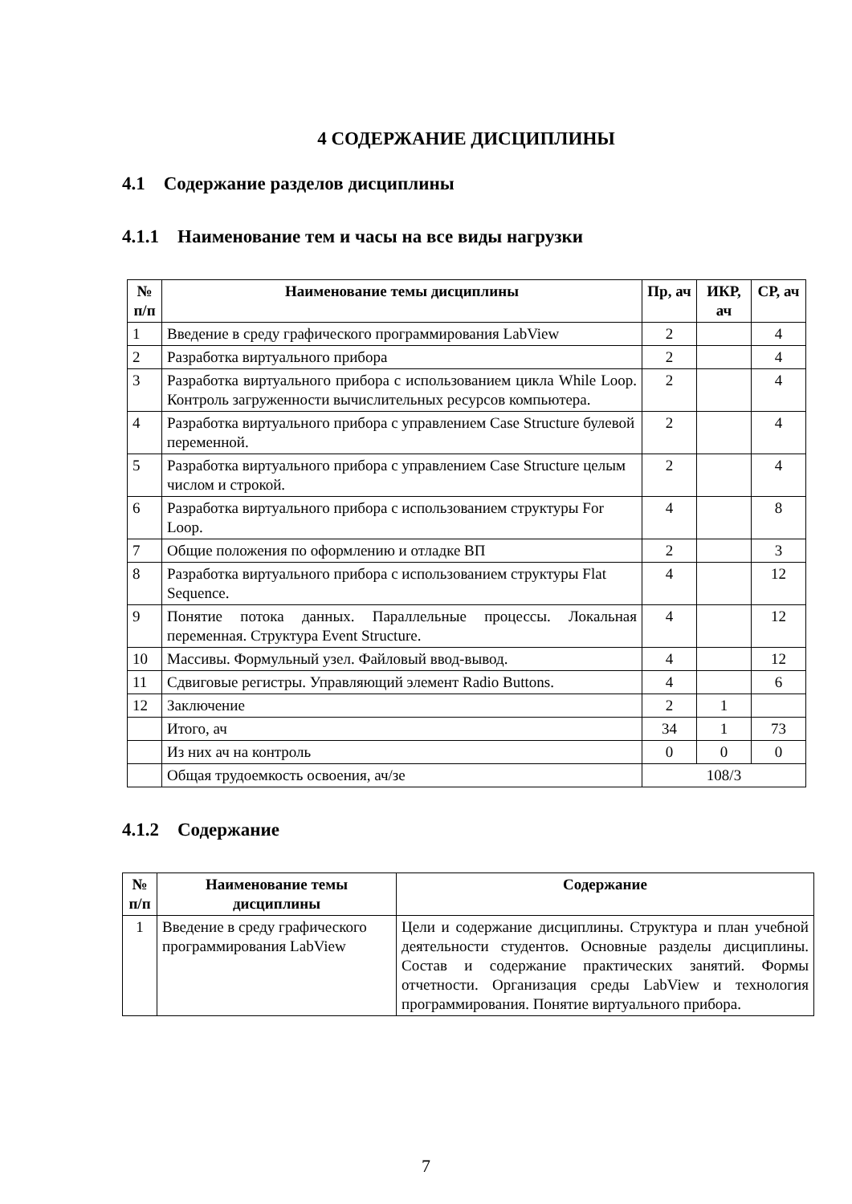4 СОДЕРЖАНИЕ ДИСЦИПЛИНЫ
4.1 Содержание разделов дисциплины
4.1.1 Наименование тем и часы на все виды нагрузки
| № п/п | Наименование темы дисциплины | Пр, ач | ИКР, ач | СР, ач |
| --- | --- | --- | --- | --- |
| 1 | Введение в среду графического программирования LabView | 2 | | 4 |
| 2 | Разработка виртуального прибора | 2 | | 4 |
| 3 | Разработка виртуального прибора с использованием цикла While Loop. Контроль загруженности вычислительных ресурсов компьютера. | 2 | | 4 |
| 4 | Разработка виртуального прибора с управлением Case Structure булевой переменной. | 2 | | 4 |
| 5 | Разработка виртуального прибора с управлением Case Structure целым числом и строкой. | 2 | | 4 |
| 6 | Разработка виртуального прибора с использованием структуры For Loop. | 4 | | 8 |
| 7 | Общие положения по оформлению и отладке ВП | 2 | | 3 |
| 8 | Разработка виртуального прибора с использованием структуры Flat Sequence. | 4 | | 12 |
| 9 | Понятие потока данных. Параллельные процессы. Локальная переменная. Структура Event Structure. | 4 | | 12 |
| 10 | Массивы. Формульный узел. Файловый ввод-вывод. | 4 | | 12 |
| 11 | Сдвиговые регистры. Управляющий элемент Radio Buttons. | 4 | | 6 |
| 12 | Заключение | 2 | 1 | |
| | Итого, ач | 34 | 1 | 73 |
| | Из них ач на контроль | 0 | 0 | 0 |
| | Общая трудоемкость освоения, ач/зе | 108/3 | | |
4.1.2 Содержание
| № п/п | Наименование темы дисциплины | Содержание |
| --- | --- | --- |
| 1 | Введение в среду графического программирования LabView | Цели и содержание дисциплины. Структура и план учебной деятельности студентов. Основные разделы дисциплины. Состав и содержание практических занятий. Формы отчетности. Организация среды LabView и технология программирования. Понятие виртуального прибора. |
7